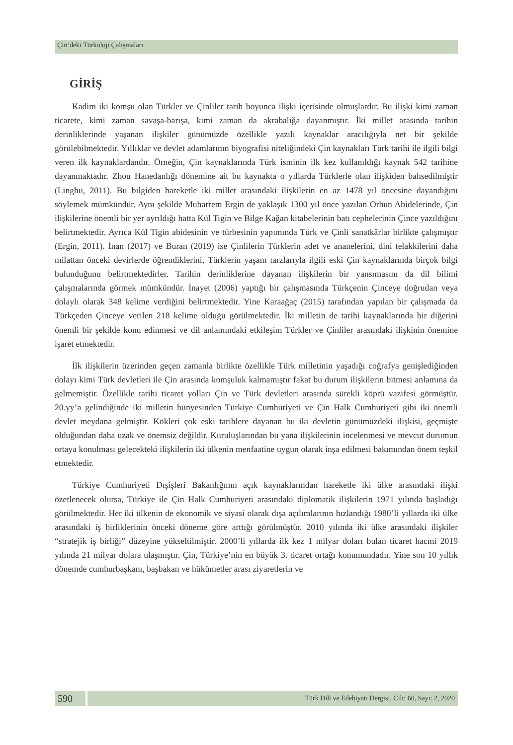Çin’deki Türkoloji Çalışmaları
GİRİŞ
Kadim iki komşu olan Türkler ve Çinliler tarih boyunca ilişki içerisinde olmuşlardır. Bu ilişki kimi zaman ticarete, kimi zaman savaşa-barışa, kimi zaman da akrabalığa dayanmıştır. İki millet arasında tarihin derinliklerinde yaşanan ilişkiler günümüzde özellikle yazılı kaynaklar aracılığıyla net bir şekilde görülebilmektedir. Yıllıklar ve devlet adamlarının biyografisi niteliğindeki Çin kaynakları Türk tarihi ile ilgili bilgi veren ilk kaynaklardandır. Örneğin, Çin kaynaklarında Türk isminin ilk kez kullanıldığı kaynak 542 tarihine dayanmaktadır. Zhou Hanedanlığı dönemine ait bu kaynakta o yıllarda Türklerle olan ilişkiden bahsedilmiştir (Linghu, 2011). Bu bilgiden hareketle iki millet arasındaki ilişkilerin en az 1478 yıl öncesine dayandığını söylemek mümkündür. Aynı şekilde Muharrem Ergin de yaklaşık 1300 yıl önce yazılan Orhun Abidelerinde, Çin ilişkilerine önemli bir yer ayrıldığı hatta Kül Tigin ve Bilge Kağan kitabelerinin batı cephelerinin Çince yazıldığını belirtmektedir. Ayrıca Kül Tigin abidesinin ve türbesinin yapımında Türk ve Çinli sanatkârlar birlikte çalışmıştır (Ergin, 2011). İnan (2017) ve Buran (2019) ise Çinlilerin Türklerin adet ve ananelerini, dini telakkilerini daha milattan önceki devirlerde öğrendiklerini, Türklerin yaşam tarzlarıyla ilgili eski Çin kaynaklarında birçok bilgi bulunduğunu belirtmektedirler. Tarihin derinliklerine dayanan ilişkilerin bir yansımasını da dil bilimi çalışmalarında görmek mümkündür. İnayet (2006) yaptığı bir çalışmasında Türkçenin Çinceye doğrudan veya dolaylı olarak 348 kelime verdiğini belirtmektedir. Yine Karaağaç (2015) tarafından yapılan bir çalışmada da Türkçeden Çinceye verilen 218 kelime olduğu görülmektedir. İki milletin de tarihi kaynaklarında bir diğerini önemli bir şekilde konu edinmesi ve dil anlamındaki etkileşim Türkler ve Çinliler arasındaki ilişkinin önemine işaret etmektedir.
İlk ilişkilerin üzerinden geçen zamanla birlikte özellikle Türk milletinin yaşadığı coğrafya genişlediğinden dolayı kimi Türk devletleri ile Çin arasında komşuluk kalmamıştır fakat bu durum ilişkilerin bitmesi anlamına da gelmemiştir. Özellikle tarihi ticaret yolları Çin ve Türk devletleri arasında sürekli köprü vazifesi görmüştür. 20.yy’a gelindiğinde iki milletin bünyesinden Türkiye Cumhuriyeti ve Çin Halk Cumhuriyeti gibi iki önemli devlet meydana gelmiştir. Kökleri çok eski tarihlere dayanan bu iki devletin günümüzdeki ilişkisi, geçmişte olduğundan daha uzak ve önemsiz değildir. Kuruluşlarından bu yana ilişkilerinin incelenmesi ve mevcut durumun ortaya konulması gelecekteki ilişkilerin iki ülkenin menfaatine uygun olarak inşa edilmesi bakımından önem teşkil etmektedir.
Türkiye Cumhuriyeti Dışişleri Bakanlığının açık kaynaklarından hareketle iki ülke arasındaki ilişki özetlenecek olursa, Türkiye ile Çin Halk Cumhuriyeti arasındaki diplomatik ilişkilerin 1971 yılında başladığı görülmektedir. Her iki ülkenin de ekonomik ve siyasi olarak dışa açılımlarının hızlandığı 1980’li yıllarda iki ülke arasındaki iş birliklerinin önceki döneme göre arttığı görülmüştür. 2010 yılında iki ülke arasındaki ilişkiler “stratejik iş birliği” düzeyine yükseltilmiştir. 2000’li yıllarda ilk kez 1 milyar doları bulan ticaret hacmi 2019 yılında 21 milyar dolara ulaşmıştır. Çin, Türkiye’nin en büyük 3. ticaret ortağı konumundadır. Yine son 10 yıllık dönemde cumhurbaşkanı, başbakan ve hükümetler arası ziyaretlerin ve
590
Türk Dili ve Edebiyatı Dergisi, Cilt: 60, Sayı: 2, 2020